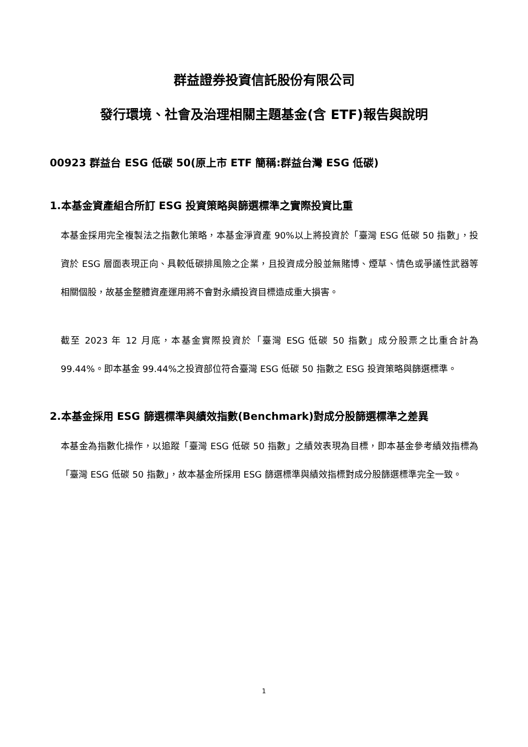群益證券投資信託股份有限公司
發行環境、社會及治理相關主題基金(含 ETF)報告與說明
00923 群益台 ESG 低碳 50(原上市 ETF 簡稱:群益台灣 ESG 低碳)
1.本基金資產組合所訂 ESG 投資策略與篩選標準之實際投資比重
本基金採用完全複製法之指數化策略，本基金淨資產 90%以上將投資於「臺灣 ESG 低碳 50 指數」，投資於 ESG 層面表現正向、具較低碳排風險之企業，且投資成分股並無賭博、煙草、情色或爭議性武器等相關個股，故基金整體資產運用將不會對永續投資目標造成重大損害。
截至 2023 年 12 月底，本基金實際投資於「臺灣 ESG 低碳 50 指數」成分股票之比重合計為 99.44%。即本基金 99.44%之投資部位符合臺灣 ESG 低碳 50 指數之 ESG 投資策略與篩選標準。
2.本基金採用 ESG 篩選標準與績效指數(Benchmark)對成分股篩選標準之差異
本基金為指數化操作，以追蹤「臺灣 ESG 低碳 50 指數」之績效表現為目標，即本基金參考績效指標為「臺灣 ESG 低碳 50 指數」，故本基金所採用 ESG 篩選標準與績效指標對成分股篩選標準完全一致。
1